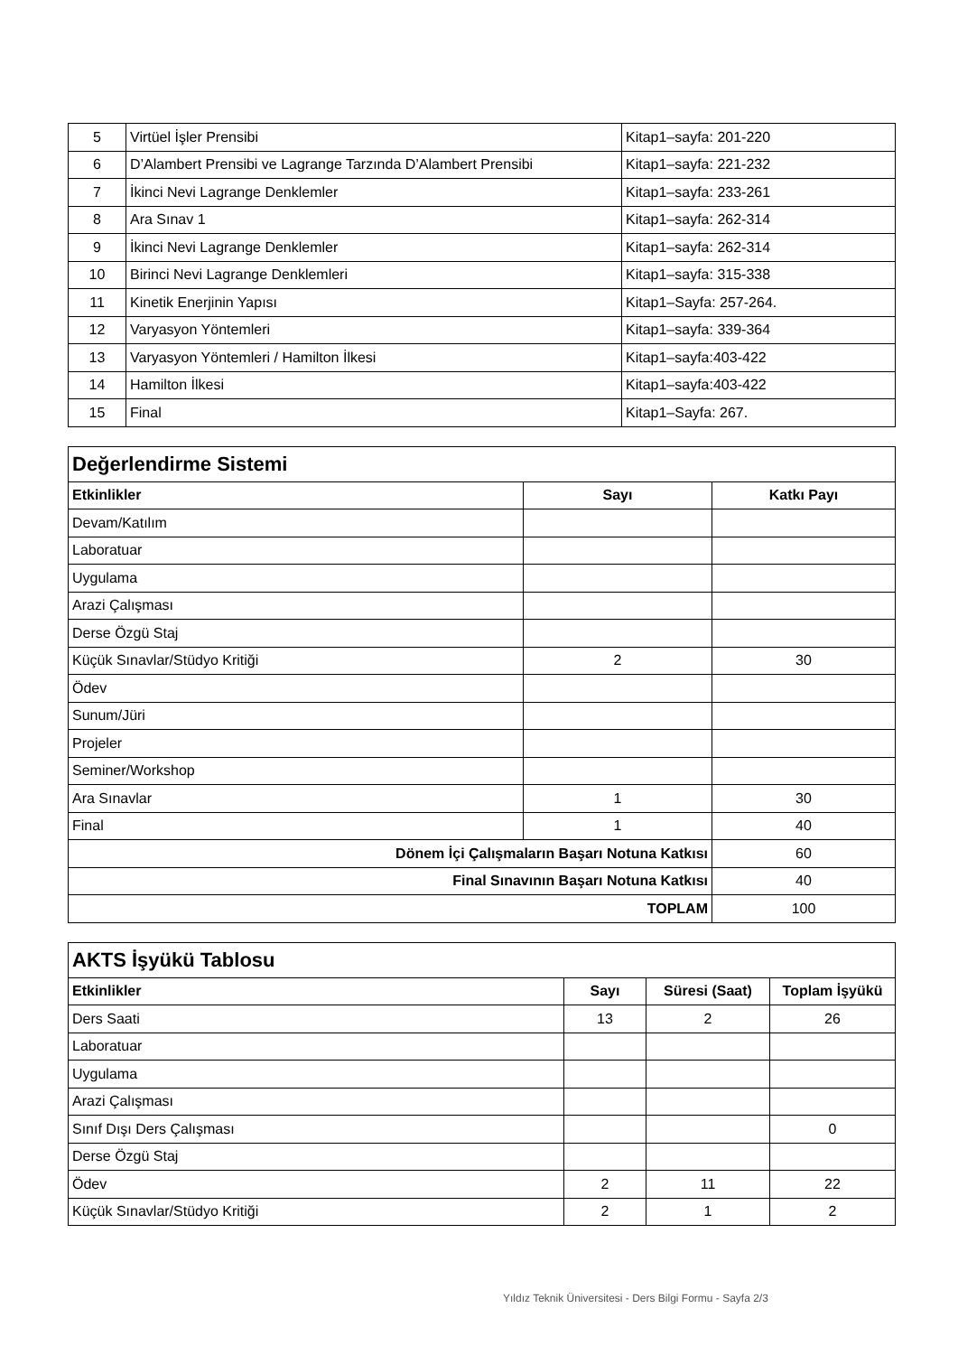| 5 | Virtüel İşler Prensibi | Kitap1–sayfa: 201-220 |
| 6 | D’Alambert Prensibi ve Lagrange Tarzında D’Alambert Prensibi | Kitap1–sayfa: 221-232 |
| 7 | İkinci Nevi Lagrange Denklemler | Kitap1–sayfa: 233-261 |
| 8 | Ara Sınav 1 | Kitap1–sayfa: 262-314 |
| 9 | İkinci Nevi Lagrange Denklemler | Kitap1–sayfa: 262-314 |
| 10 | Birinci Nevi Lagrange Denklemleri | Kitap1–sayfa: 315-338 |
| 11 | Kinetik Enerjinin Yapısı | Kitap1–Sayfa: 257-264. |
| 12 | Varyasyon Yöntemleri | Kitap1–sayfa: 339-364 |
| 13 | Varyasyon Yöntemleri / Hamilton İlkesi | Kitap1–sayfa:403-422 |
| 14 | Hamilton İlkesi | Kitap1–sayfa:403-422 |
| 15 | Final | Kitap1–Sayfa: 267. |
| Değerlendirme Sistemi | | |
| Etkinlikler | Sayı | Katkı Payı |
| Devam/Katılım | | |
| Laboratuar | | |
| Uygulama | | |
| Arazi Çalışması | | |
| Derse Özgü Staj | | |
| Küçük Sınavlar/Stüdyo Kritiği | 2 | 30 |
| Ödev | | |
| Sunum/Jüri | | |
| Projeler | | |
| Seminer/Workshop | | |
| Ara Sınavlar | 1 | 30 |
| Final | 1 | 40 |
| Dönem İçi Çalışmaların Başarı Notuna Katkısı | | 60 |
| Final Sınavının Başarı Notuna Katkısı | | 40 |
| TOPLAM | | 100 |
| AKTS İşyükü Tablosu | | | |
| Etkinlikler | Sayı | Süresi (Saat) | Toplam İşyükü |
| Ders Saati | 13 | 2 | 26 |
| Laboratuar | | | |
| Uygulama | | | |
| Arazi Çalışması | | | |
| Sınıf Dışı Ders Çalışması | | | 0 |
| Derse Özgü Staj | | | |
| Ödev | 2 | 11 | 22 |
| Küçük Sınavlar/Stüdyo Kritiği | 2 | 1 | 2 |
Yıldız Teknik Üniversitesi - Ders Bilgi Formu - Sayfa 2/3